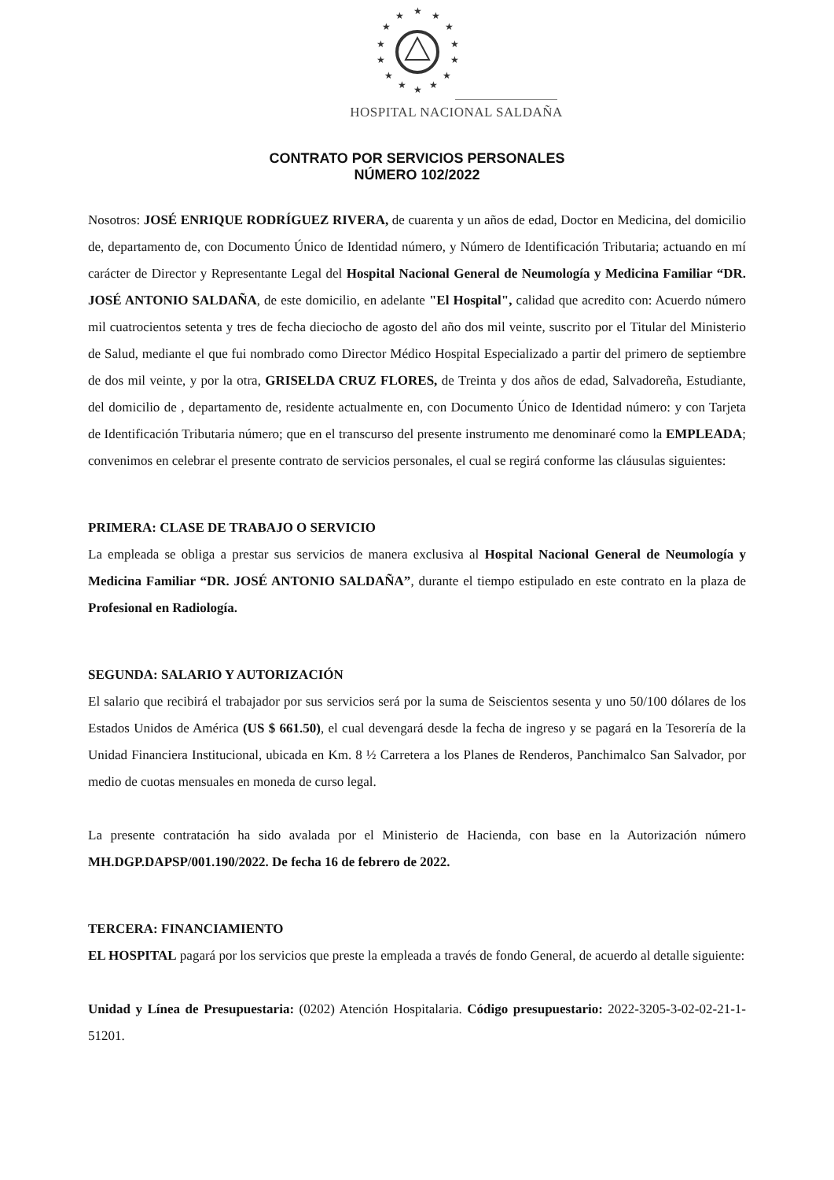★
★
★
★
★
★
★
★
★
★
★
★
★
★
HOSPITAL NACIONAL SALDAÑA
CONTRATO POR SERVICIOS PERSONALES
NÚMERO 102/2022
Nosotros: JOSÉ ENRIQUE RODRÍGUEZ RIVERA, de cuarenta y un años de edad, Doctor en Medicina, del domicilio de, departamento de, con Documento Único de Identidad número, y Número de Identificación Tributaria; actuando en mí carácter de Director y Representante Legal del Hospital Nacional General de Neumología y Medicina Familiar “DR. JOSÉ ANTONIO SALDAÑA, de este domicilio, en adelante "El Hospital", calidad que acredito con: Acuerdo número mil cuatrocientos setenta y tres de fecha dieciocho de agosto del año dos mil veinte, suscrito por el Titular del Ministerio de Salud, mediante el que fui nombrado como Director Médico Hospital Especializado a partir del primero de septiembre de dos mil veinte, y por la otra, GRISELDA CRUZ FLORES, de Treinta y dos años de edad, Salvadoreña, Estudiante, del domicilio de , departamento de, residente actualmente en, con Documento Único de Identidad número: y con Tarjeta de Identificación Tributaria número; que en el transcurso del presente instrumento me denominaré como la EMPLEADA; convenimos en celebrar el presente contrato de servicios personales, el cual se regirá conforme las cláusulas siguientes:
PRIMERA: CLASE DE TRABAJO O SERVICIO
La empleada se obliga a prestar sus servicios de manera exclusiva al Hospital Nacional General de Neumología y Medicina Familiar “DR. JOSÉ ANTONIO SALDAÑA”, durante el tiempo estipulado en este contrato en la plaza de Profesional en Radiología.
SEGUNDA: SALARIO Y AUTORIZACIÓN
El salario que recibirá el trabajador por sus servicios será por la suma de Seiscientos sesenta y uno 50/100 dólares de los Estados Unidos de América (US $ 661.50), el cual devengará desde la fecha de ingreso y se pagará en la Tesorería de la Unidad Financiera Institucional, ubicada en Km. 8 ½ Carretera a los Planes de Renderos, Panchimalco San Salvador, por medio de cuotas mensuales en moneda de curso legal.
La presente contratación ha sido avalada por el Ministerio de Hacienda, con base en la Autorización número MH.DGP.DAPSP/001.190/2022. De fecha 16 de febrero de 2022.
TERCERA: FINANCIAMIENTO
EL HOSPITAL pagará por los servicios que preste la empleada a través de fondo General, de acuerdo al detalle siguiente:
Unidad y Línea de Presupuestaria: (0202) Atención Hospitalaria. Código presupuestario: 2022-3205-3-02-02-21-1-51201.